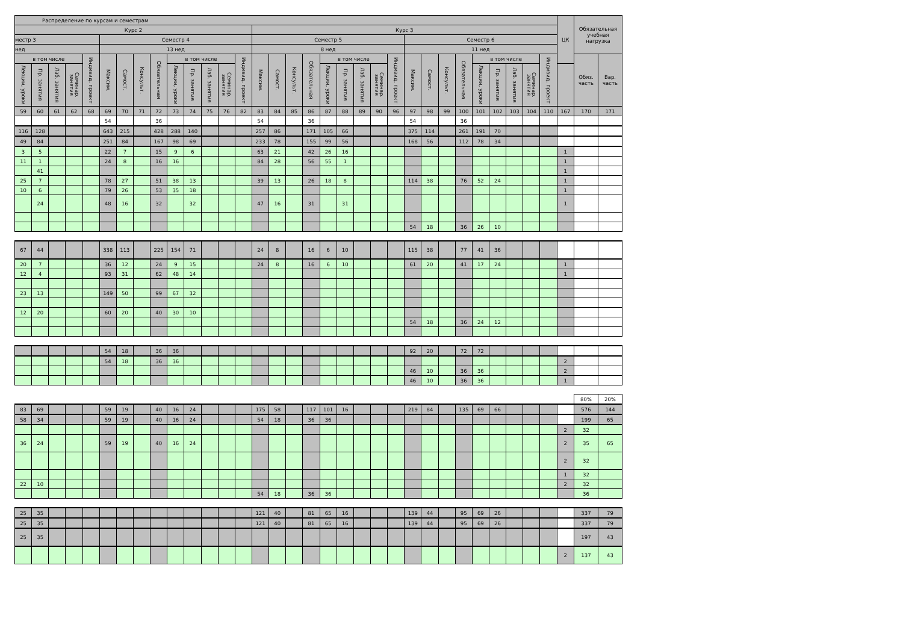| Распределение по курсам и семестрам | | | | | | | | | | | | | | | | | | | | | | | | | | | | | | | | ЦК | Обязательная учебная нагрузка | |
| --- | --- | --- | --- | --- | --- | --- | --- | --- | --- | --- | --- | --- | --- | --- | --- | --- | --- | --- | --- | --- | --- | --- | --- | --- | --- | --- | --- | --- | --- | --- | --- | --- | --- | --- |
| Курс 2 | | | | | | | | | | | | | | Курс 3 | | | | | | | | | | | | | | | | | | | | |
| местр 3 | | | | | Семестр 4 | | | | | | | | | Семестр 5 | | | | | | | | | Семестр 6 | | | | | | | | | | | |
| нед | | | | | 13 нед | | | | | | | | | 8 нед | | | | | | | | | 11 нед | | | | | | | | | | | |
| в том числе | | | | Индивид. проект | Максим. | Самост. | Консульт. | Обязательная | в том числе | | | | Индивид. проект | Максим. | Самост. | Консульт. | Обязательная | в том числе | | | | Индивид. проект | Максим. | Самост. | Консульт. | Обязательная | в том числе | | | | Индивид. проект | | Обяз. часть | Вар. часть |
| Лекции, уроки | Пр. занятия | Лаб. занятия | Семинар. занятия | | | | | | Лекции, уроки | Пр. занятия | Лаб. занятия | Семинар. занятия | | | | | | Лекции, уроки | Пр. занятия | Лаб. занятия | Семинар. занятия | | | | | | Лекции, уроки | Пр. занятия | Лаб. занятия | Семинар. занятия | | | | |
| 59 | 60 | 61 | 62 | 68 | 69 | 70 | 71 | 72 | 73 | 74 | 75 | 76 | 82 | 83 | 84 | 85 | 86 | 87 | 88 | 89 | 90 | 96 | 97 | 98 | 99 | 100 | 101 | 102 | 103 | 104 | 110 | 167 | 170 | 171 |
| | | | | | 54 | | | 36 | | | | | | 54 | | | 36 | | | | | | 54 | | | 36 | | | | | | | | |
| 116 | 128 | | | | 643 | 215 | | 428 | 288 | 140 | | | | 257 | 86 | | 171 | 105 | 66 | | | | 375 | 114 | | 261 | 191 | 70 | | | | | | |
| 49 | 84 | | | | 251 | 84 | | 167 | 98 | 69 | | | | 233 | 78 | | 155 | 99 | 56 | | | | 168 | 56 | | 112 | 78 | 34 | | | | | | |
| 3 | 5 | | | | 22 | 7 | | 15 | 9 | 6 | | | | 63 | 21 | | 42 | 26 | 16 | | | | | | | | | | | | | 1 | | |
| 11 | 1 | | | | 24 | 8 | | 16 | 16 | | | | | 84 | 28 | | 56 | 55 | 1 | | | | | | | | | | | | | 1 | | |
| | 41 | | | | | | | | | | | | | | | | | | | | | | | | | | | | | | | 1 | | |
| 25 | 7 | | | | 78 | 27 | | 51 | 38 | 13 | | | | 39 | 13 | | 26 | 18 | 8 | | | | 114 | 38 | | 76 | 52 | 24 | | | | 1 | | |
| 10 | 6 | | | | 79 | 26 | | 53 | 35 | 18 | | | | | | | | | | | | | | | | | | | | | | 1 | | |
| | 24 | | | | 48 | 16 | | 32 | | 32 | | | | 47 | 16 | | 31 | | 31 | | | | | | | | | | | | | 1 | | |
| | | | | | | | | | | | | | | | | | | | | | | | 54 | 18 | | 36 | 26 | 10 | | | | | | |
| 67 | 44 | | | | 338 | 113 | | 225 | 154 | 71 | | | | 24 | 8 | | 16 | 6 | 10 | | | | 115 | 38 | | 77 | 41 | 36 | | | | | | |
| 20 | 7 | | | | 36 | 12 | | 24 | 9 | 15 | | | | 24 | 8 | | 16 | 6 | 10 | | | | 61 | 20 | | 41 | 17 | 24 | | | | 1 | | |
| 12 | 4 | | | | 93 | 31 | | 62 | 48 | 14 | | | | | | | | | | | | | | | | | | | | | | 1 | | |
| 23 | 13 | | | | 149 | 50 | | 99 | 67 | 32 | | | | | | | | | | | | | | | | | | | | | | | | |
| 12 | 20 | | | | 60 | 20 | | 40 | 30 | 10 | | | | | | | | | | | | | | | | | | | | | | | | |
| | | | | | | | | | | | | | | | | | | | | | | | 54 | 18 | | 36 | 24 | 12 | | | | | | |
| | | | | | 54 | 18 | | 36 | 36 | | | | | | | | | | | | | | 92 | 20 | | 72 | 72 | | | | | | | |
| | | | | | 54 | 18 | | 36 | 36 | | | | | | | | | | | | | | | | | | | | | | | 2 | | |
| | | | | | | | | | | | | | | | | | | | | | | | 46 | 10 | | 36 | 36 | | | | | 2 | | |
| | | | | | | | | | | | | | | | | | | | | | | | 46 | 10 | | 36 | 36 | | | | | 1 | | |
| | | | | | | | | | | | | | | | | | | | | | | | | | | | | | | | | | 80% | 20% |
| 83 | 69 | | | | 59 | 19 | | 40 | 16 | 24 | | | | 175 | 58 | | 117 | 101 | 16 | | | | 219 | 84 | | 135 | 69 | 66 | | | | | 576 | 144 |
| 58 | 34 | | | | 59 | 19 | | 40 | 16 | 24 | | | | 54 | 18 | | 36 | 36 | | | | | | | | | | | | | | | 199 | 65 |
| | | | | | | | | | | | | | | | | | | | | | | | | | | | | | | | | 2 | 32 | |
| 36 | 24 | | | | 59 | 19 | | 40 | 16 | 24 | | | | | | | | | | | | | | | | | | | | | | 2 | 35 | 65 |
| | | | | | | | | | | | | | | | | | | | | | | | | | | | | | | | | 2 | 32 | |
| | | | | | | | | | | | | | | | | | | | | | | | | | | | | | | | | 1 | 32 | |
| 22 | 10 | | | | | | | | | | | | | | | | | | | | | | | | | | | | | | | 2 | 32 | |
| | | | | | | | | | | | | | | 54 | 18 | | 36 | 36 | | | | | | | | | | | | | | | 36 | |
| 25 | 35 | | | | | | | | | | | | | 121 | 40 | | 81 | 65 | 16 | | | | 139 | 44 | | 95 | 69 | 26 | | | | | 337 | 79 |
| 25 | 35 | | | | | | | | | | | | | 121 | 40 | | 81 | 65 | 16 | | | | 139 | 44 | | 95 | 69 | 26 | | | | | 337 | 79 |
| 25 | 35 | | | | | | | | | | | | | | | | | | | | | | | | | | | | | | | | 197 | 43 |
| | | | | | | | | | | | | | | | | | | | | | | | | | | | | | | | | 2 | 137 | 43 |